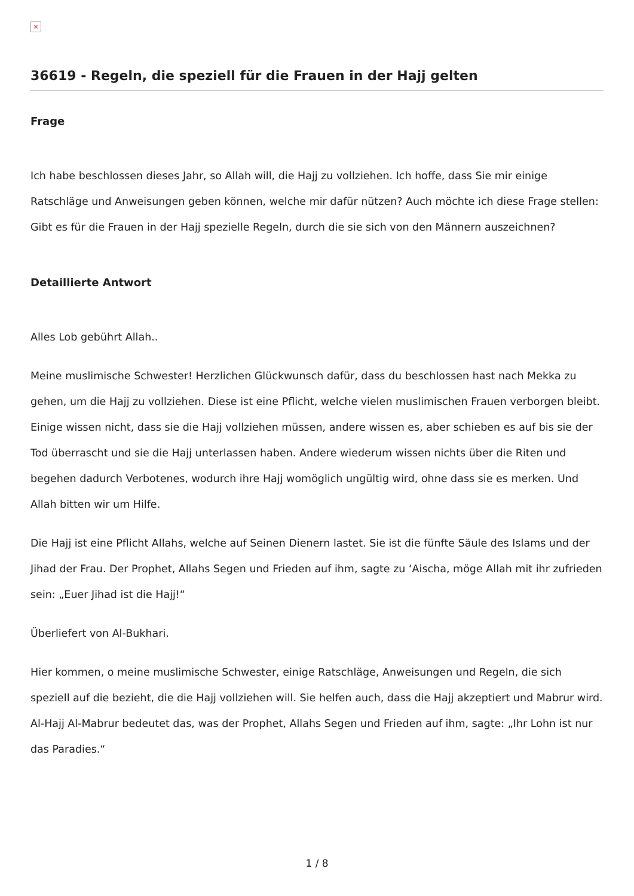×
36619 - Regeln, die speziell für die Frauen in der Hajj gelten
Frage
Ich habe beschlossen dieses Jahr, so Allah will, die Hajj zu vollziehen. Ich hoffe, dass Sie mir einige Ratschläge und Anweisungen geben können, welche mir dafür nützen? Auch möchte ich diese Frage stellen: Gibt es für die Frauen in der Hajj spezielle Regeln, durch die sie sich von den Männern auszeichnen?
Detaillierte Antwort
Alles Lob gebührt Allah..
Meine muslimische Schwester! Herzlichen Glückwunsch dafür, dass du beschlossen hast nach Mekka zu gehen, um die Hajj zu vollziehen. Diese ist eine Pflicht, welche vielen muslimischen Frauen verborgen bleibt. Einige wissen nicht, dass sie die Hajj vollziehen müssen, andere wissen es, aber schieben es auf bis sie der Tod überrascht und sie die Hajj unterlassen haben. Andere wiederum wissen nichts über die Riten und begehen dadurch Verbotenes, wodurch ihre Hajj womöglich ungültig wird, ohne dass sie es merken. Und Allah bitten wir um Hilfe.
Die Hajj ist eine Pflicht Allahs, welche auf Seinen Dienern lastet. Sie ist die fünfte Säule des Islams und der Jihad der Frau. Der Prophet, Allahs Segen und Frieden auf ihm, sagte zu ‘Aischa, möge Allah mit ihr zufrieden sein: „Euer Jihad ist die Hajj!“
Überliefert von Al-Bukhari.
Hier kommen, o meine muslimische Schwester, einige Ratschläge, Anweisungen und Regeln, die sich speziell auf die bezieht, die die Hajj vollziehen will. Sie helfen auch, dass die Hajj akzeptiert und Mabrur wird. Al-Hajj Al-Mabrur bedeutet das, was der Prophet, Allahs Segen und Frieden auf ihm, sagte: „Ihr Lohn ist nur das Paradies.“
1 / 8